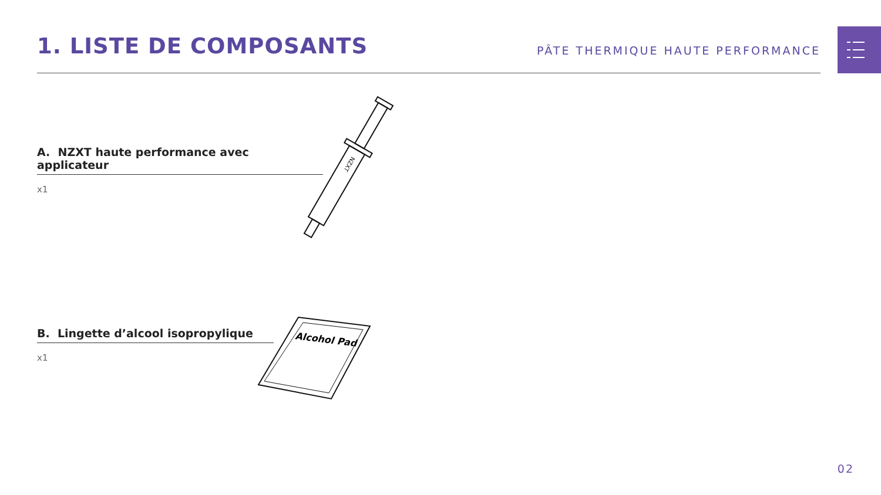1. LISTE DE COMPOSANTS
PÂTE THERMIQUE HAUTE PERFORMANCE
A. NZXT haute performance avec applicateur
x1
NZXT
B. Lingette d’alcool isopropylique
x1
Alcohol Pad
02